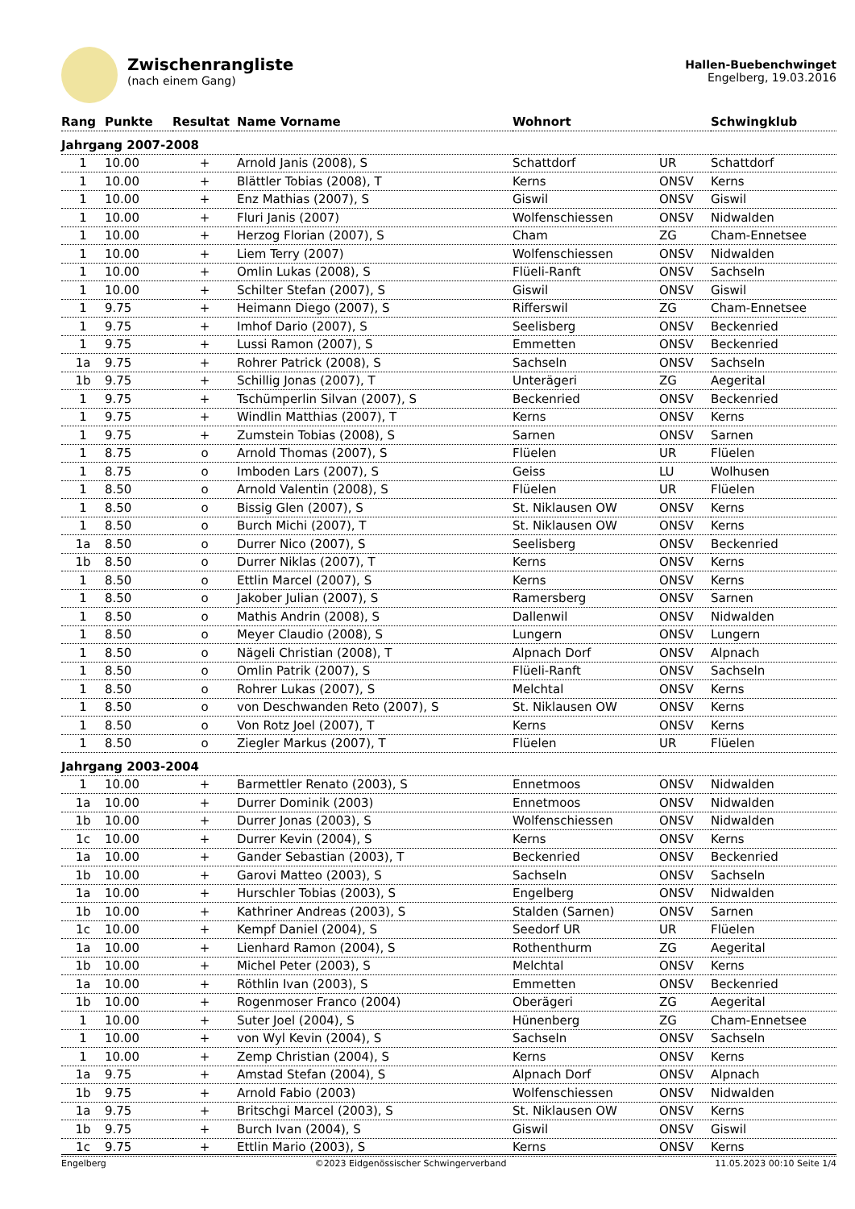Zwischenrangliste
(nach einem Gang)
Hallen-Buebenchwinget
Engelberg, 19.03.2016
| Rang | Punkte | Resultat | Name Vorname | Wohnort | | Schwingklub |
| --- | --- | --- | --- | --- | --- | --- |
| Jahrgang 2007-2008 | | | | | | |
| 1 | 10.00 | + | Arnold Janis (2008), S | Schattdorf | UR | Schattdorf |
| 1 | 10.00 | + | Blättler Tobias (2008), T | Kerns | ONSV | Kerns |
| 1 | 10.00 | + | Enz Mathias (2007), S | Giswil | ONSV | Giswil |
| 1 | 10.00 | + | Fluri Janis (2007) | Wolfenschiessen | ONSV | Nidwalden |
| 1 | 10.00 | + | Herzog Florian (2007), S | Cham | ZG | Cham-Ennetsee |
| 1 | 10.00 | + | Liem Terry (2007) | Wolfenschiessen | ONSV | Nidwalden |
| 1 | 10.00 | + | Omlin Lukas (2008), S | Flüeli-Ranft | ONSV | Sachseln |
| 1 | 10.00 | + | Schilter Stefan (2007), S | Giswil | ONSV | Giswil |
| 1 | 9.75 | + | Heimann Diego (2007), S | Rifferswil | ZG | Cham-Ennetsee |
| 1 | 9.75 | + | Imhof Dario (2007), S | Seelisberg | ONSV | Beckenried |
| 1 | 9.75 | + | Lussi Ramon (2007), S | Emmetten | ONSV | Beckenried |
| 1a | 9.75 | + | Rohrer Patrick (2008), S | Sachseln | ONSV | Sachseln |
| 1b | 9.75 | + | Schillig Jonas (2007), T | Unterägeri | ZG | Aegerital |
| 1 | 9.75 | + | Tschümperlin Silvan (2007), S | Beckenried | ONSV | Beckenried |
| 1 | 9.75 | + | Windlin Matthias (2007), T | Kerns | ONSV | Kerns |
| 1 | 9.75 | + | Zumstein Tobias (2008), S | Sarnen | ONSV | Sarnen |
| 1 | 8.75 | o | Arnold Thomas (2007), S | Flüelen | UR | Flüelen |
| 1 | 8.75 | o | Imboden Lars (2007), S | Geiss | LU | Wolhusen |
| 1 | 8.50 | o | Arnold Valentin (2008), S | Flüelen | UR | Flüelen |
| 1 | 8.50 | o | Bissig Glen (2007), S | St. Niklausen OW | ONSV | Kerns |
| 1 | 8.50 | o | Burch Michi (2007), T | St. Niklausen OW | ONSV | Kerns |
| 1a | 8.50 | o | Durrer Nico (2007), S | Seelisberg | ONSV | Beckenried |
| 1b | 8.50 | o | Durrer Niklas (2007), T | Kerns | ONSV | Kerns |
| 1 | 8.50 | o | Ettlin Marcel (2007), S | Kerns | ONSV | Kerns |
| 1 | 8.50 | o | Jakober Julian (2007), S | Ramersberg | ONSV | Sarnen |
| 1 | 8.50 | o | Mathis Andrin (2008), S | Dallenwil | ONSV | Nidwalden |
| 1 | 8.50 | o | Meyer Claudio (2008), S | Lungern | ONSV | Lungern |
| 1 | 8.50 | o | Nägeli Christian (2008), T | Alpnach Dorf | ONSV | Alpnach |
| 1 | 8.50 | o | Omlin Patrik (2007), S | Flüeli-Ranft | ONSV | Sachseln |
| 1 | 8.50 | o | Rohrer Lukas (2007), S | Melchtal | ONSV | Kerns |
| 1 | 8.50 | o | von Deschwanden Reto (2007), S | St. Niklausen OW | ONSV | Kerns |
| 1 | 8.50 | o | Von Rotz Joel (2007), T | Kerns | ONSV | Kerns |
| 1 | 8.50 | o | Ziegler Markus (2007), T | Flüelen | UR | Flüelen |
| Jahrgang 2003-2004 | | | | | | |
| 1 | 10.00 | + | Barmettler Renato (2003), S | Ennetmoos | ONSV | Nidwalden |
| 1a | 10.00 | + | Durrer Dominik (2003) | Ennetmoos | ONSV | Nidwalden |
| 1b | 10.00 | + | Durrer Jonas (2003), S | Wolfenschiessen | ONSV | Nidwalden |
| 1c | 10.00 | + | Durrer Kevin (2004), S | Kerns | ONSV | Kerns |
| 1a | 10.00 | + | Gander Sebastian (2003), T | Beckenried | ONSV | Beckenried |
| 1b | 10.00 | + | Garovi Matteo (2003), S | Sachseln | ONSV | Sachseln |
| 1a | 10.00 | + | Hurschler Tobias (2003), S | Engelberg | ONSV | Nidwalden |
| 1b | 10.00 | + | Kathriner Andreas (2003), S | Stalden (Sarnen) | ONSV | Sarnen |
| 1c | 10.00 | + | Kempf Daniel (2004), S | Seedorf UR | UR | Flüelen |
| 1a | 10.00 | + | Lienhard Ramon (2004), S | Rothenthurm | ZG | Aegerital |
| 1b | 10.00 | + | Michel Peter (2003), S | Melchtal | ONSV | Kerns |
| 1a | 10.00 | + | Röthlin Ivan (2003), S | Emmetten | ONSV | Beckenried |
| 1b | 10.00 | + | Rogenmoser Franco (2004) | Oberägeri | ZG | Aegerital |
| 1 | 10.00 | + | Suter Joel (2004), S | Hünenberg | ZG | Cham-Ennetsee |
| 1 | 10.00 | + | von Wyl Kevin (2004), S | Sachseln | ONSV | Sachseln |
| 1 | 10.00 | + | Zemp Christian (2004), S | Kerns | ONSV | Kerns |
| 1a | 9.75 | + | Amstad Stefan (2004), S | Alpnach Dorf | ONSV | Alpnach |
| 1b | 9.75 | + | Arnold Fabio (2003) | Wolfenschiessen | ONSV | Nidwalden |
| 1a | 9.75 | + | Britschgi Marcel (2003), S | St. Niklausen OW | ONSV | Kerns |
| 1b | 9.75 | + | Burch Ivan (2004), S | Giswil | ONSV | Giswil |
| 1c | 9.75 | + | Ettlin Mario (2003), S | Kerns | ONSV | Kerns |
Engelberg ©2023 Eidgenössischer Schwingerverband 11.05.2023 00:10 Seite 1/4